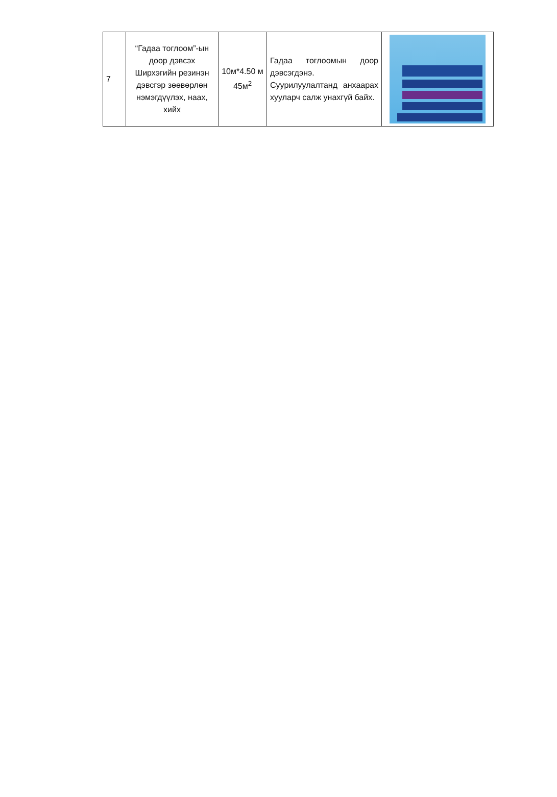| 7 | “Гадаа тоглоом”-ын доор дэвсэх Ширхэгийн резинэн дэвсгэр зөөвөрлөн нэмэгдүүлэх, наах, хийх | 10м*4.50 м 45м<sup>2</sup> | Гадаа тоглоомын доор дэвсэгдэнэ. Суурилуулалтанд анхаарах хууларч салж унахгүй байх. | |